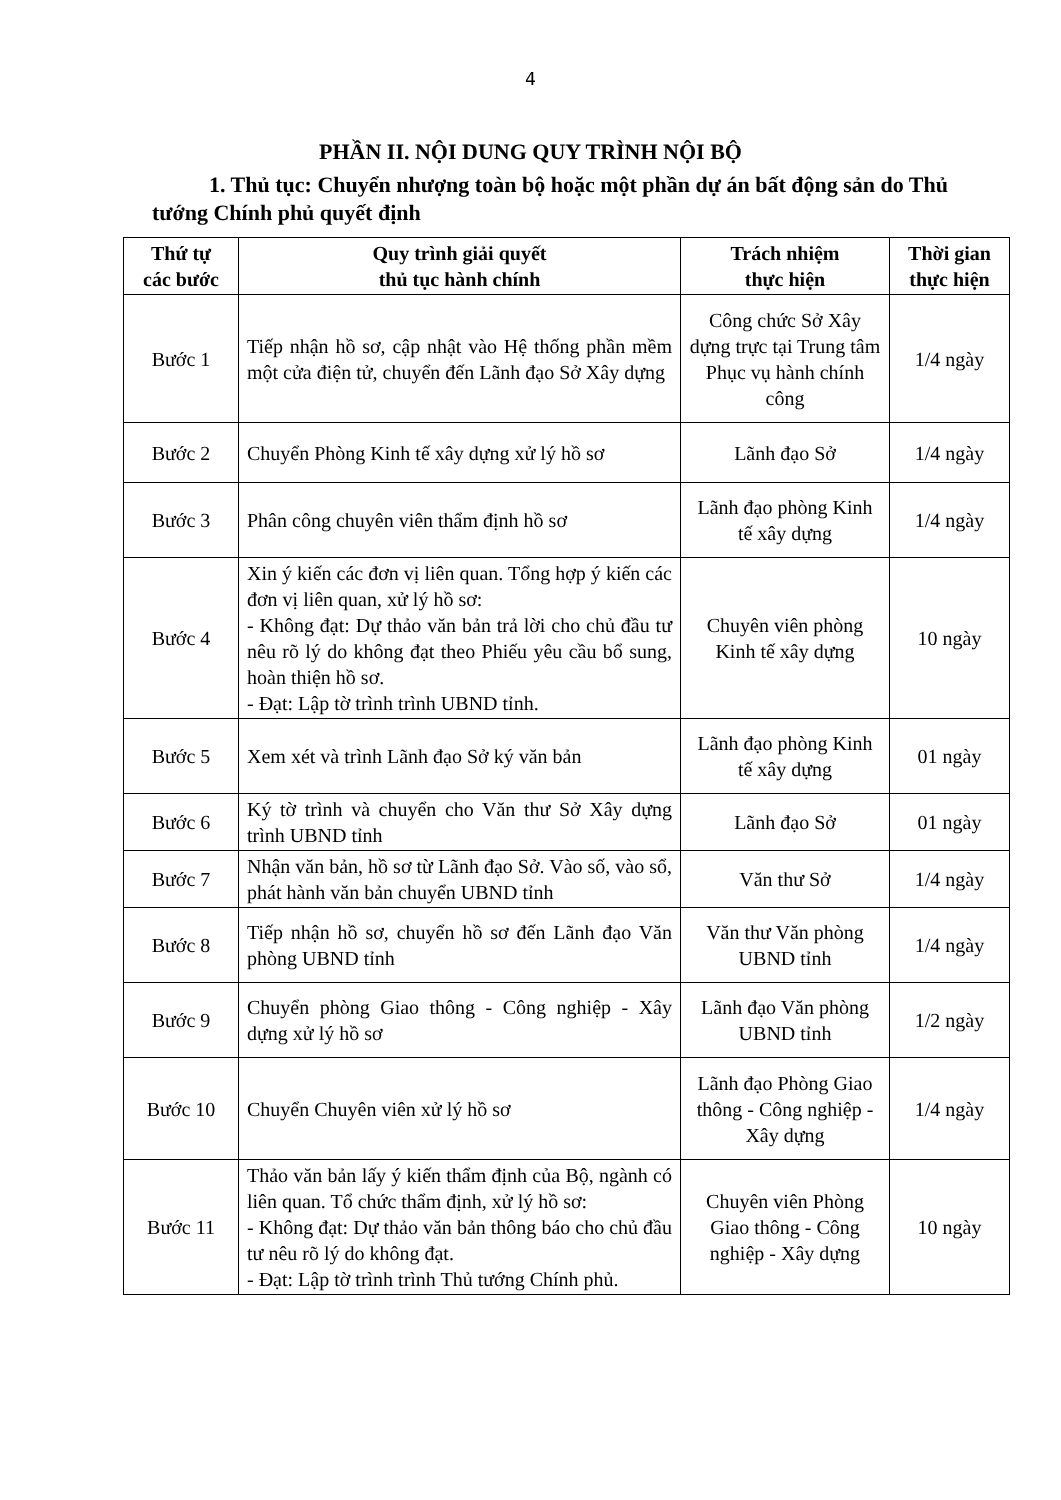4
PHẦN II. NỘI DUNG QUY TRÌNH NỘI BỘ
1. Thủ tục: Chuyển nhượng toàn bộ hoặc một phần dự án bất động sản do Thủ tướng Chính phủ quyết định
| Thứ tự các bước | Quy trình giải quyết thủ tục hành chính | Trách nhiệm thực hiện | Thời gian thực hiện |
| --- | --- | --- | --- |
| Bước 1 | Tiếp nhận hồ sơ, cập nhật vào Hệ thống phần mềm một cửa điện tử, chuyển đến Lãnh đạo Sở Xây dựng | Công chức Sở Xây dựng trực tại Trung tâm Phục vụ hành chính công | 1/4 ngày |
| Bước 2 | Chuyển Phòng Kinh tế xây dựng xử lý hồ sơ | Lãnh đạo Sở | 1/4 ngày |
| Bước 3 | Phân công chuyên viên thẩm định hồ sơ | Lãnh đạo phòng Kinh tế xây dựng | 1/4 ngày |
| Bước 4 | Xin ý kiến các đơn vị liên quan. Tổng hợp ý kiến các đơn vị liên quan, xử lý hồ sơ: - Không đạt: Dự thảo văn bản trả lời cho chủ đầu tư nêu rõ lý do không đạt theo Phiếu yêu cầu bổ sung, hoàn thiện hồ sơ. - Đạt: Lập tờ trình trình UBND tỉnh. | Chuyên viên phòng Kinh tế xây dựng | 10 ngày |
| Bước 5 | Xem xét và trình Lãnh đạo Sở ký văn bản | Lãnh đạo phòng Kinh tế xây dựng | 01 ngày |
| Bước 6 | Ký tờ trình và chuyển cho Văn thư Sở Xây dựng trình UBND tỉnh | Lãnh đạo Sở | 01 ngày |
| Bước 7 | Nhận văn bản, hồ sơ từ Lãnh đạo Sở. Vào số, vào sổ, phát hành văn bản chuyển UBND tỉnh | Văn thư Sở | 1/4 ngày |
| Bước 8 | Tiếp nhận hồ sơ, chuyển hồ sơ đến Lãnh đạo Văn phòng UBND tỉnh | Văn thư Văn phòng UBND tỉnh | 1/4 ngày |
| Bước 9 | Chuyển phòng Giao thông - Công nghiệp - Xây dựng xử lý hồ sơ | Lãnh đạo Văn phòng UBND tỉnh | 1/2 ngày |
| Bước 10 | Chuyển Chuyên viên xử lý hồ sơ | Lãnh đạo Phòng Giao thông - Công nghiệp - Xây dựng | 1/4 ngày |
| Bước 11 | Thảo văn bản lấy ý kiến thẩm định của Bộ, ngành có liên quan. Tổ chức thẩm định, xử lý hồ sơ: - Không đạt: Dự thảo văn bản thông báo cho chủ đầu tư nêu rõ lý do không đạt. - Đạt: Lập tờ trình trình Thủ tướng Chính phủ. | Chuyên viên Phòng Giao thông - Công nghiệp - Xây dựng | 10 ngày |